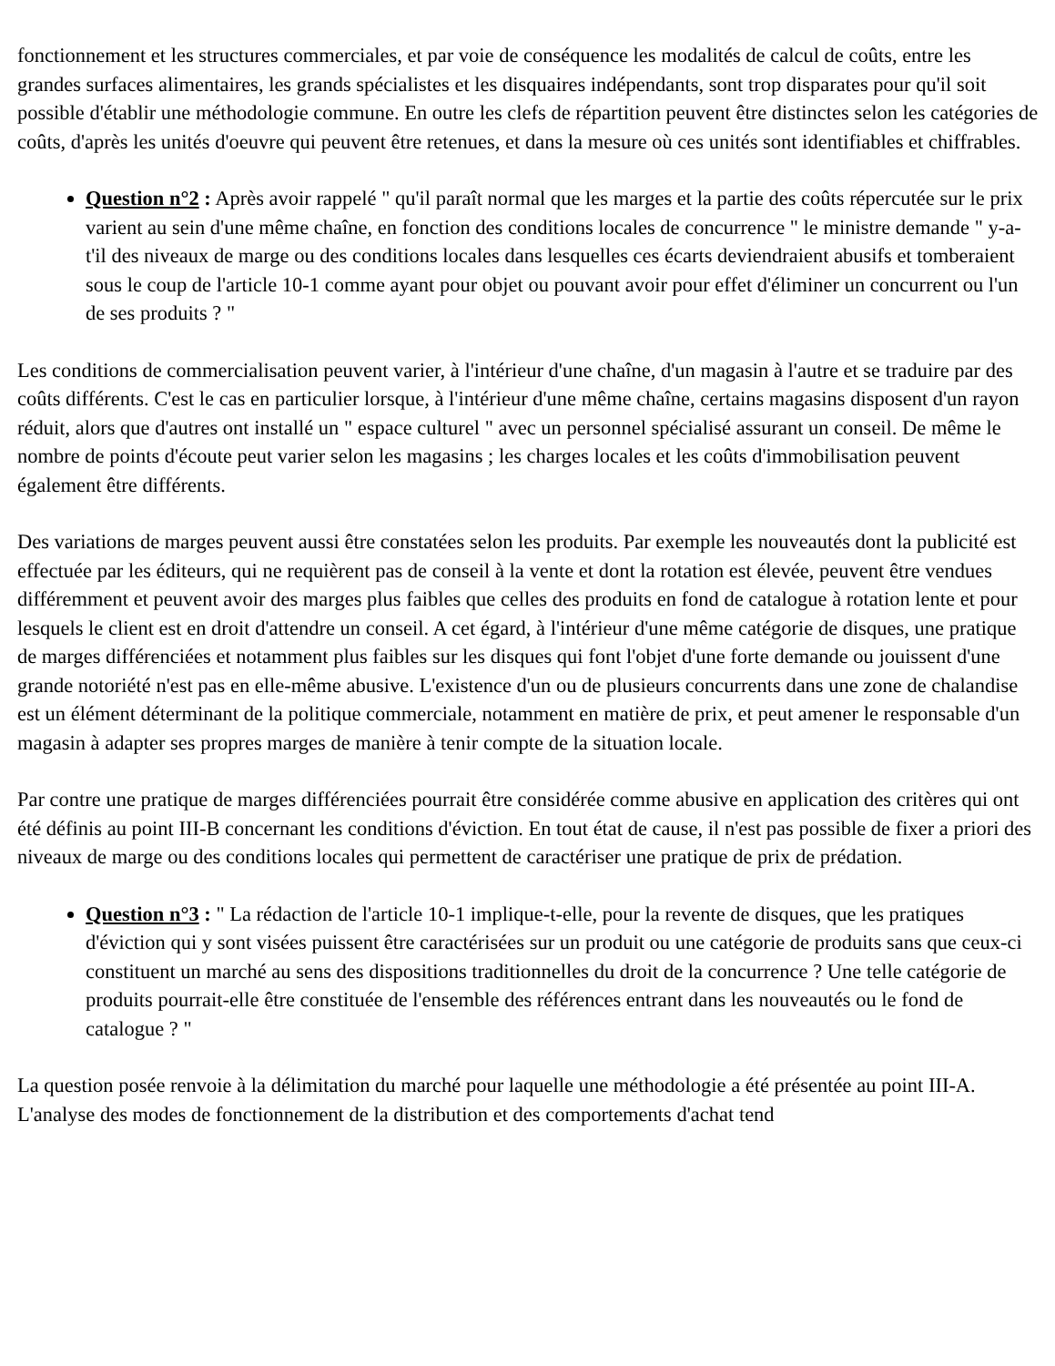fonctionnement et les structures commerciales, et par voie de conséquence les modalités de calcul de coûts, entre les grandes surfaces alimentaires, les grands spécialistes et les disquaires indépendants, sont trop disparates pour qu'il soit possible d'établir une méthodologie commune. En outre les clefs de répartition peuvent être distinctes selon les catégories de coûts, d'après les unités d'oeuvre qui peuvent être retenues, et dans la mesure où ces unités sont identifiables et chiffrables.
Question n°2 : Après avoir rappelé " qu'il paraît normal que les marges et la partie des coûts répercutée sur le prix varient au sein d'une même chaîne, en fonction des conditions locales de concurrence " le ministre demande " y-a-t'il des niveaux de marge ou des conditions locales dans lesquelles ces écarts deviendraient abusifs et tomberaient sous le coup de l'article 10-1 comme ayant pour objet ou pouvant avoir pour effet d'éliminer un concurrent ou l'un de ses produits ? "
Les conditions de commercialisation peuvent varier, à l'intérieur d'une chaîne, d'un magasin à l'autre et se traduire par des coûts différents. C'est le cas en particulier lorsque, à l'intérieur d'une même chaîne, certains magasins disposent d'un rayon réduit, alors que d'autres ont installé un " espace culturel " avec un personnel spécialisé assurant un conseil. De même le nombre de points d'écoute peut varier selon les magasins ; les charges locales et les coûts d'immobilisation peuvent également être différents.
Des variations de marges peuvent aussi être constatées selon les produits. Par exemple les nouveautés dont la publicité est effectuée par les éditeurs, qui ne requièrent pas de conseil à la vente et dont la rotation est élevée, peuvent être vendues différemment et peuvent avoir des marges plus faibles que celles des produits en fond de catalogue à rotation lente et pour lesquels le client est en droit d'attendre un conseil. A cet égard, à l'intérieur d'une même catégorie de disques, une pratique de marges différenciées et notamment plus faibles sur les disques qui font l'objet d'une forte demande ou jouissent d'une grande notoriété n'est pas en elle-même abusive. L'existence d'un ou de plusieurs concurrents dans une zone de chalandise est un élément déterminant de la politique commerciale, notamment en matière de prix, et peut amener le responsable d'un magasin à adapter ses propres marges de manière à tenir compte de la situation locale.
Par contre une pratique de marges différenciées pourrait être considérée comme abusive en application des critères qui ont été définis au point III-B concernant les conditions d'éviction. En tout état de cause, il n'est pas possible de fixer a priori des niveaux de marge ou des conditions locales qui permettent de caractériser une pratique de prix de prédation.
Question n°3 : " La rédaction de l'article 10-1 implique-t-elle, pour la revente de disques, que les pratiques d'éviction qui y sont visées puissent être caractérisées sur un produit ou une catégorie de produits sans que ceux-ci constituent un marché au sens des dispositions traditionnelles du droit de la concurrence ? Une telle catégorie de produits pourrait-elle être constituée de l'ensemble des références entrant dans les nouveautés ou le fond de catalogue ? "
La question posée renvoie à la délimitation du marché pour laquelle une méthodologie a été présentée au point III-A. L'analyse des modes de fonctionnement de la distribution et des comportements d'achat tend